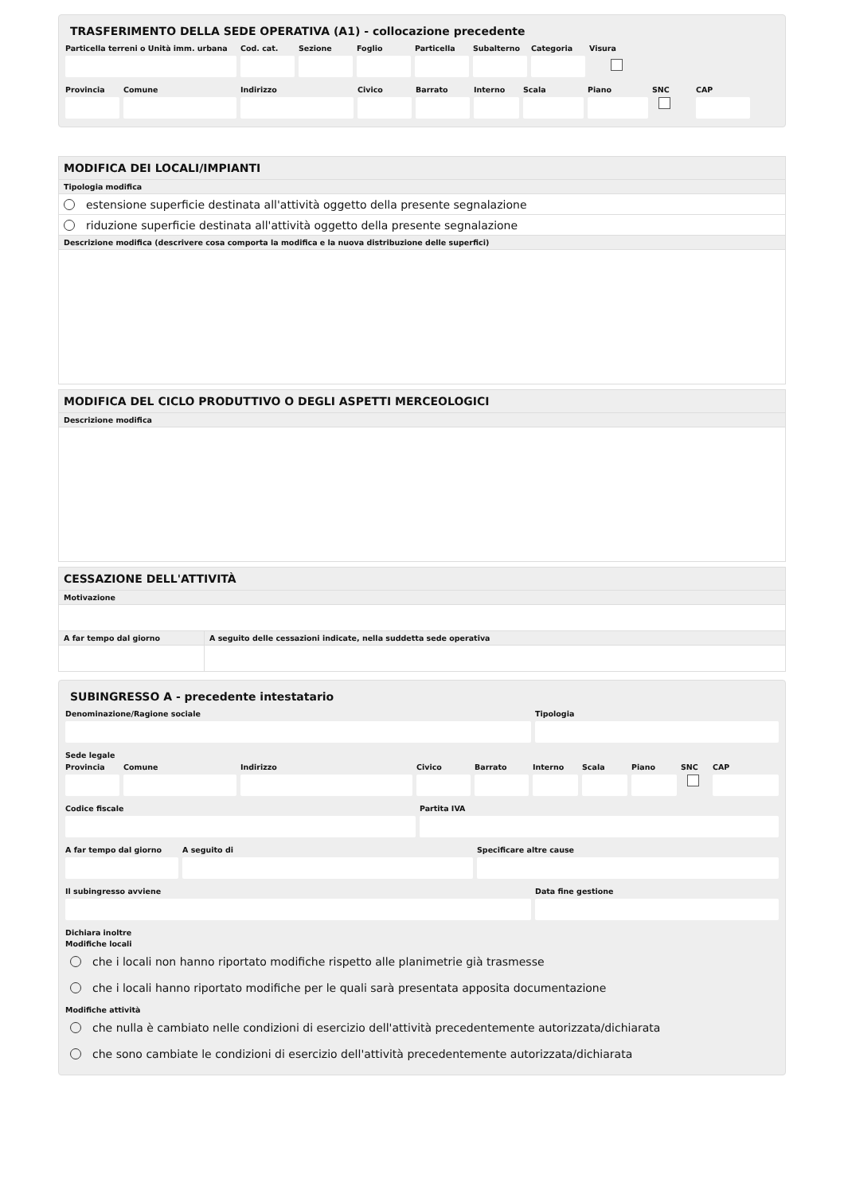TRASFERIMENTO DELLA SEDE OPERATIVA (A1) - collocazione precedente
Particella terreni o Unità imm. urbana
Cod. cat.
Sezione Foglio Particella
Subalterno
Categoria
Visura
Provincia
Comune Indirizzo Civico Barrato Interno
Scala Piano SNC CAP
MODIFICA DEI LOCALI/IMPIANTI
Tipologia modifica
estensione superficie destinata all'attività oggetto della presente segnalazione
riduzione superficie destinata all'attività oggetto della presente segnalazione
Descrizione modifica (descrivere cosa comporta la modifica e la nuova distribuzione delle superfici)
MODIFICA DEL CICLO PRODUTTIVO O DEGLI ASPETTI MERCEOLOGICI
Descrizione modifica
CESSAZIONE DELL'ATTIVITÀ
Motivazione
A far tempo dal giorno A seguito delle cessazioni indicate, nella suddetta sede operativa
SUBINGRESSO A - precedente intestatario
Denominazione/Ragione sociale Tipologia
Sede legale
Provincia
Comune Indirizzo Civico Barrato Interno
Scala Piano SNC CAP
Codice fiscale Partita IVA
A far tempo dal giorno
A seguito di Specificare altre cause
Il subingresso avviene Data fine gestione
Dichiara inoltre
Modifiche locali
che i locali non hanno riportato modifiche rispetto alle planimetrie già trasmesse
che i locali hanno riportato modifiche per le quali sarà presentata apposita documentazione
Modifiche attività
che nulla è cambiato nelle condizioni di esercizio dell'attività precedentemente autorizzata/dichiarata
che sono cambiate le condizioni di esercizio dell'attività precedentemente autorizzata/dichiarata